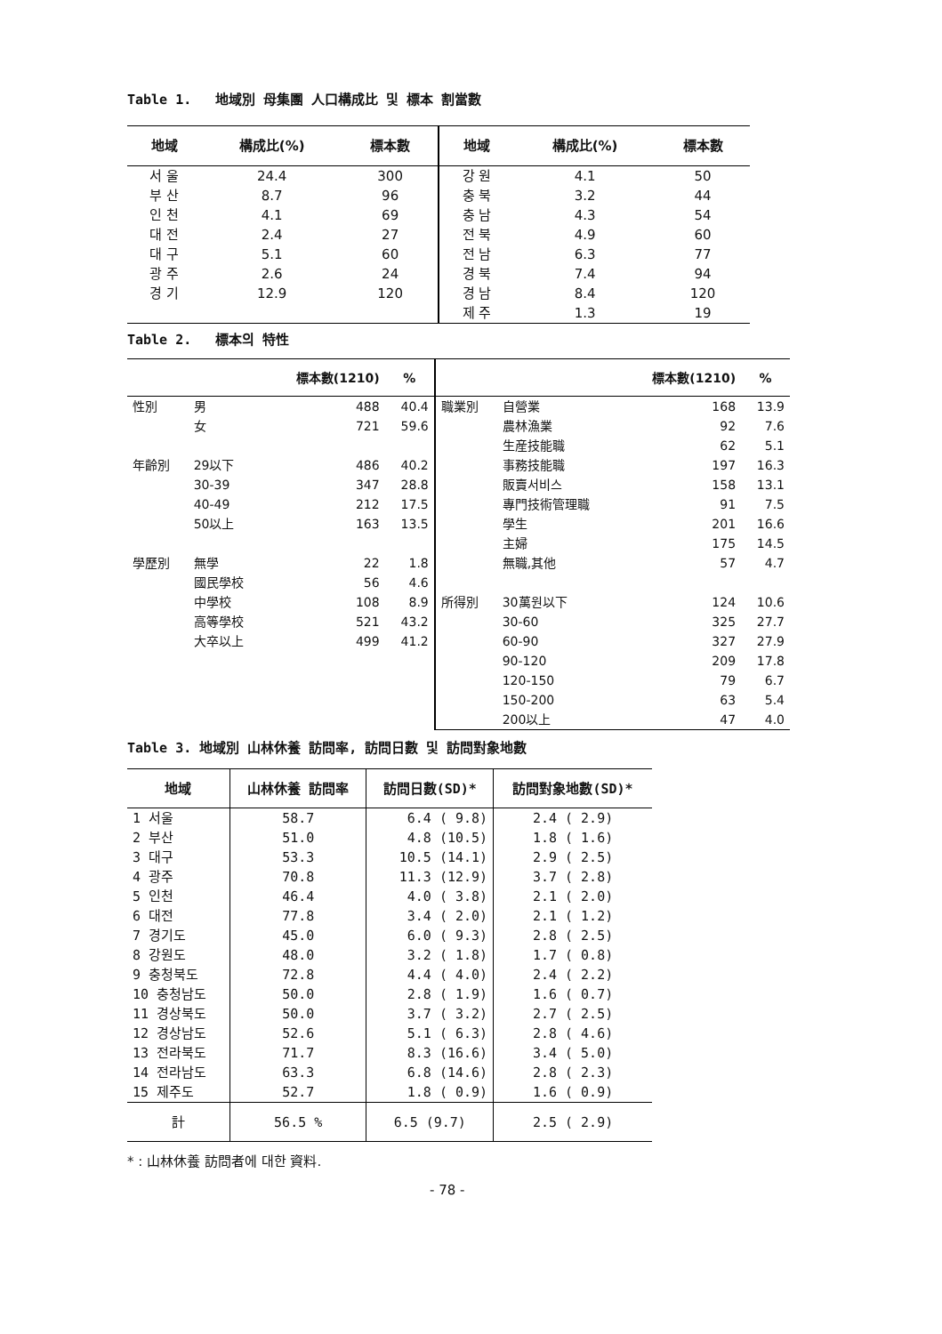Table 1. 地域別 母集團 人口構成比 및 標本 割當數
| 地域 | 構成比(%) | 標本數 | 地域 | 構成比(%) | 標本數 |
| --- | --- | --- | --- | --- | --- |
| 서 울 | 24.4 | 300 | 강 원 | 4.1 | 50 |
| 부 산 | 8.7 | 96 | 충 북 | 3.2 | 44 |
| 인 천 | 4.1 | 69 | 충 남 | 4.3 | 54 |
| 대 전 | 2.4 | 27 | 전 북 | 4.9 | 60 |
| 대 구 | 5.1 | 60 | 전 남 | 6.3 | 77 |
| 광 주 | 2.6 | 24 | 경 북 | 7.4 | 94 |
| 경 기 | 12.9 | 120 | 경 남 | 8.4 | 120 |
| | | | 제 주 | 1.3 | 19 |
Table 2. 標本의 特性
| | | 標本數(1210) | % | | | 標本數(1210) | % |
| --- | --- | --- | --- | --- | --- | --- | --- |
| 性別 | 男 | 488 | 40.4 | 職業別 | 自營業 | 168 | 13.9 |
| | 女 | 721 | 59.6 | | 農林漁業 | 92 | 7.6 |
| | | | | | 生産技能職 | 62 | 5.1 |
| 年齡別 | 29以下 | 486 | 40.2 | | 事務技能職 | 197 | 16.3 |
| | 30-39 | 347 | 28.8 | | 販賣서비스 | 158 | 13.1 |
| | 40-49 | 212 | 17.5 | | 專門技術管理職 | 91 | 7.5 |
| | 50以上 | 163 | 13.5 | | 學生 | 201 | 16.6 |
| | | | | | 主婦 | 175 | 14.5 |
| 學歷別 | 無學 | 22 | 1.8 | | 無職,其他 | 57 | 4.7 |
| | 國民學校 | 56 | 4.6 | | | | |
| | 中學校 | 108 | 8.9 | 所得別 | 30萬원以下 | 124 | 10.6 |
| | 高等學校 | 521 | 43.2 | | 30-60 | 325 | 27.7 |
| | 大卒以上 | 499 | 41.2 | | 60-90 | 327 | 27.9 |
| | | | | | 90-120 | 209 | 17.8 |
| | | | | | 120-150 | 79 | 6.7 |
| | | | | | 150-200 | 63 | 5.4 |
| | | | | | 200以上 | 47 | 4.0 |
Table 3. 地域別 山林休養 訪問率, 訪問日數 및 訪問對象地數
| 地域 | 山林休養 訪問率 | 訪問日數(SD)* | 訪問對象地數(SD)* |
| --- | --- | --- | --- |
| 1 서울 | 58.7 | 6.4 ( 9.8) | 2.4 ( 2.9) |
| 2 부산 | 51.0 | 4.8 (10.5) | 1.8 ( 1.6) |
| 3 대구 | 53.3 | 10.5 (14.1) | 2.9 ( 2.5) |
| 4 광주 | 70.8 | 11.3 (12.9) | 3.7 ( 2.8) |
| 5 인천 | 46.4 | 4.0 ( 3.8) | 2.1 ( 2.0) |
| 6 대전 | 77.8 | 3.4 ( 2.0) | 2.1 ( 1.2) |
| 7 경기도 | 45.0 | 6.0 ( 9.3) | 2.8 ( 2.5) |
| 8 강원도 | 48.0 | 3.2 ( 1.8) | 1.7 ( 0.8) |
| 9 충청북도 | 72.8 | 4.4 ( 4.0) | 2.4 ( 2.2) |
| 10 충청남도 | 50.0 | 2.8 ( 1.9) | 1.6 ( 0.7) |
| 11 경상북도 | 50.0 | 3.7 ( 3.2) | 2.7 ( 2.5) |
| 12 경상남도 | 52.6 | 5.1 ( 6.3) | 2.8 ( 4.6) |
| 13 전라북도 | 71.7 | 8.3 (16.6) | 3.4 ( 5.0) |
| 14 전라남도 | 63.3 | 6.8 (14.6) | 2.8 ( 2.3) |
| 15 제주도 | 52.7 | 1.8 ( 0.9) | 1.6 ( 0.9) |
| 計 | 56.5 % | 6.5 (9.7) | 2.5 ( 2.9) |
* : 山林休養 訪問者에 대한 資料.
- 78 -